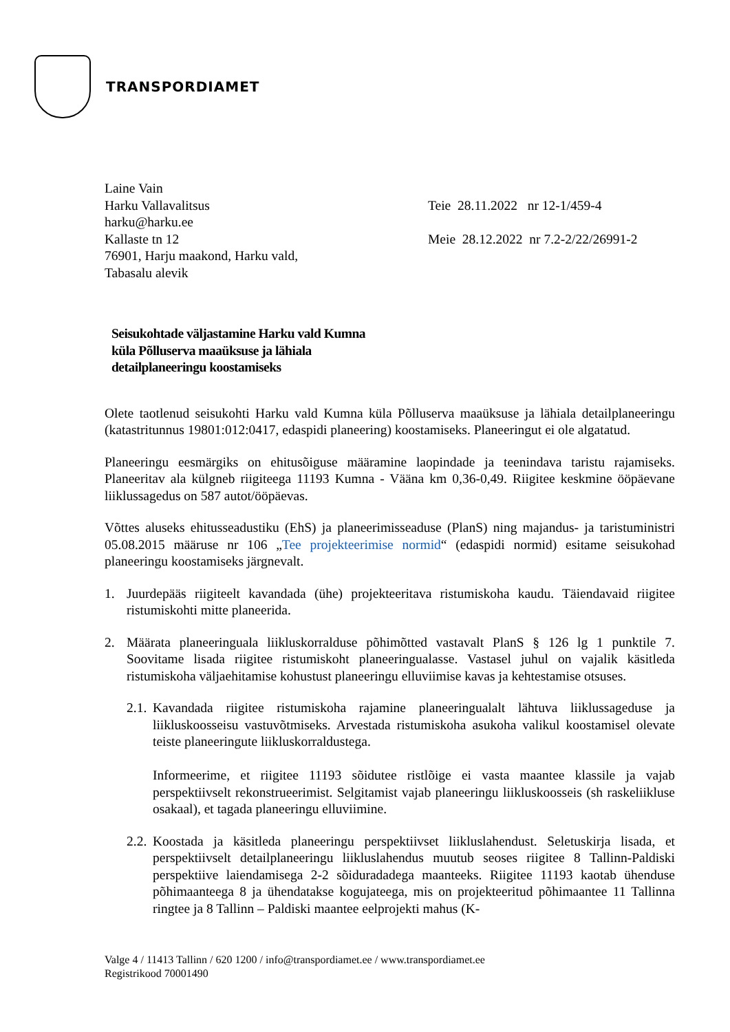TRANSPORDIAMET
Laine Vain
Harku Vallavalitsus
harku@harku.ee
Kallaste tn 12
76901, Harju maakond, Harku vald,
Tabasalu alevik
Teie 28.11.2022 nr 12-1/459-4
Meie 28.12.2022 nr 7.2-2/22/26991-2
Seisukohtade väljastamine Harku vald Kumna küla Põlluserva maaüksuse ja lähiala detailplaneeringu koostamiseks
Olete taotlenud seisukohti Harku vald Kumna küla Põlluserva maaüksuse ja lähiala detailplaneeringu (katastritunnus 19801:012:0417, edaspidi planeering) koostamiseks. Planeeringut ei ole algatatud.
Planeeringu eesmärgiks on ehitusõiguse määramine laopindade ja teenindava taristu rajamiseks. Planeeritav ala külgneb riigiteega 11193 Kumna - Vääna km 0,36-0,49. Riigitee keskmine ööpäevane liiklussagedus on 587 autot/ööpäevas.
Võttes aluseks ehitusseadustiku (EhS) ja planeerimisseaduse (PlanS) ning majandus- ja taristuministri 05.08.2015 määruse nr 106 „Tee projekteerimise normid“ (edaspidi normid) esitame seisukohad planeeringu koostamiseks järgnevalt.
1. Juurdepääs riigiteelt kavandada (ühe) projekteeritava ristumiskoha kaudu. Täiendavaid riigitee ristumiskohti mitte planeerida.
2. Määrata planeeringuala liikluskorralduse põhimõtted vastavalt PlanS § 126 lg 1 punktile 7. Soovitame lisada riigitee ristumiskoht planeeringualasse. Vastasel juhul on vajalik käsitleda ristumiskoha väljaehitamise kohustust planeeringu elluviimise kavas ja kehtestamise otsuses.
2.1. Kavandada riigitee ristumiskoha rajamine planeeringualalt lähtuva liiklussageduse ja liikluskoosseisu vastuvõtmiseks. Arvestada ristumiskoha asukoha valikul koostamisel olevate teiste planeeringute liikluskorraldustega.
Informeerime, et riigitee 11193 sõidutee ristlõige ei vasta maantee klassile ja vajab perspektiivselt rekonstrueerimist. Selgitamist vajab planeeringu liikluskoosseis (sh raskeliikluse osakaal), et tagada planeeringu elluviimine.
2.2. Koostada ja käsitleda planeeringu perspektiivset liikluslahendust. Seletuskirja lisada, et perspektiivselt detailplaneeringu liikluslahendus muutub seoses riigitee 8 Tallinn-Paldiski perspektiive laiendamisega 2-2 sõiduradadega maanteeks. Riigitee 11193 kaotab ühenduse põhimaanteega 8 ja ühendatakse kogujateega, mis on projekteeritud põhimaantee 11 Tallinna ringtee ja 8 Tallinn – Paldiski maantee eelprojekti mahus (K-
Valge 4 / 11413 Tallinn / 620 1200 / info@transpordiamet.ee / www.transpordiamet.ee
Registrikood 70001490